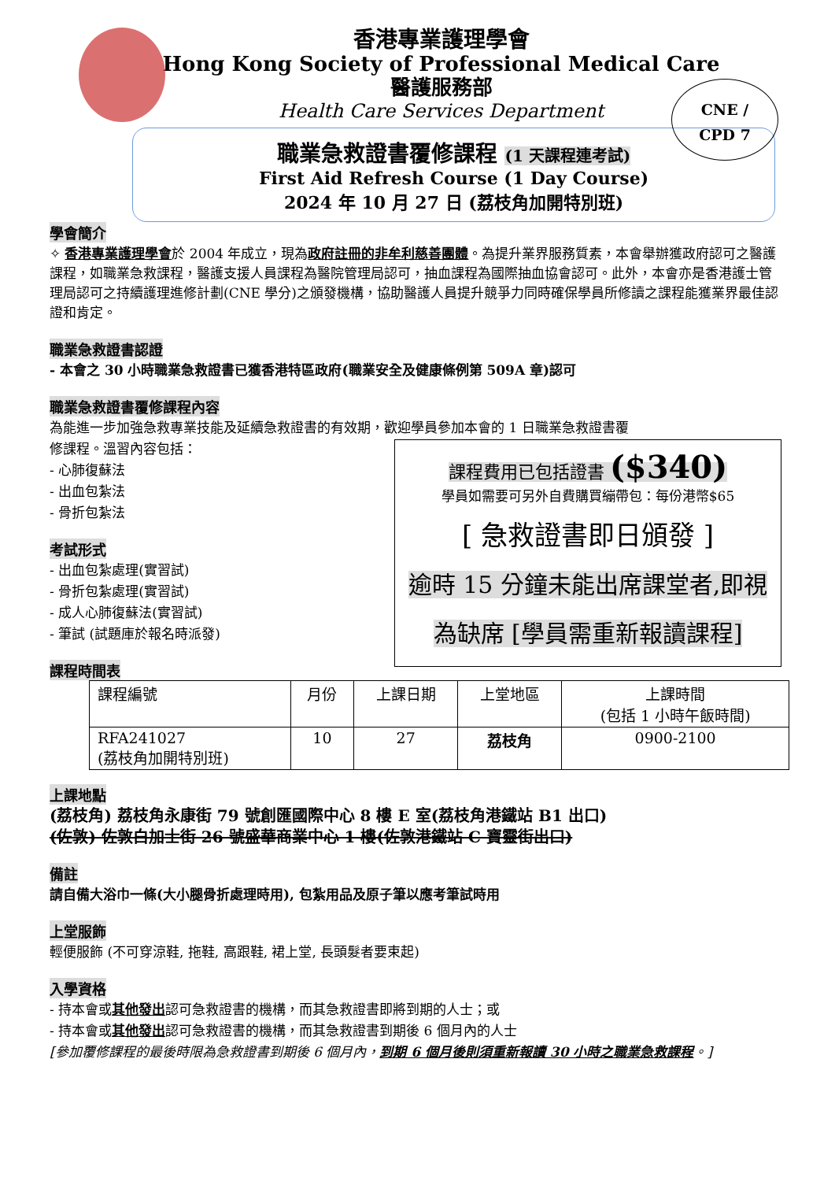CNE /
CPD 7
香港專業護理學會
Hong Kong Society of Professional Medical Care
醫護服務部
Health Care Services Department
職業急救證書覆修課程 (1 天課程連考試)
First Aid Refresh Course (1 Day Course)
2024 年 10 月 27 日 (荔枝角加開特別班)
學會簡介
✧ 香港專業護理學會於 2004 年成立，現為政府註冊的非牟利慈善團體。為提升業界服務質素，本會舉辦獲政府認可之醫護課程，如職業急救課程，醫護支援人員課程為醫院管理局認可，抽血課程為國際抽血協會認可。此外，本會亦是香港護士管理局認可之持續護理進修計劃(CNE 學分)之頒發機構，協助醫護人員提升競爭力同時確保學員所修讀之課程能獲業界最佳認證和肯定。
職業急救證書認證
- 本會之 30 小時職業急救證書已獲香港特區政府(職業安全及健康條例第 509A 章)認可
職業急救證書覆修課程內容
為能進一步加強急救專業技能及延續急救證書的有效期，歡迎學員參加本會的 1 日職業急救證書覆
課程費用已包括證書 ($340)
學員如需要可另外自費購買繃帶包：每份港幣$65
[ 急救證書即日頒發 ]
逾時 15 分鐘未能出席課堂者,即視
為缺席 [學員需重新報讀課程]
修課程。溫習內容包括：
- 心肺復蘇法
- 出血包紮法
- 骨折包紮法
考試形式
- 出血包紮處理(實習試)
- 骨折包紮處理(實習試)
- 成人心肺復蘇法(實習試)
- 筆試 (試題庫於報名時派發)
課程時間表
| 課程編號 | 月份 | 上課日期 | 上堂地區 | 上課時間 (包括 1 小時午飯時間) |
| RFA241027 (荔枝角加開特別班) | 10 | 27 | 荔枝角 | 0900-2100 |
上課地點
(荔枝角) 荔枝角永康街 79 號創匯國際中心 8 樓 E 室(荔枝角港鐵站 B1 出口)
(佐敦) 佐敦白加士街 26 號盛華商業中心 1 樓(佐敦港鐵站 C 寶靈街出口)
備註
請自備大浴巾一條(大小腿骨折處理時用), 包紮用品及原子筆以應考筆試時用
上堂服飾
輕便服飾 (不可穿涼鞋, 拖鞋, 高跟鞋, 裙上堂, 長頭髮者要束起)
入學資格
- 持本會或其他發出認可急救證書的機構，而其急救證書即將到期的人士；或
- 持本會或其他發出認可急救證書的機構，而其急救證書到期後 6 個月內的人士
[參加覆修課程的最後時限為急救證書到期後 6 個月內，到期 6 個月後則須重新報讀 30 小時之職業急救課程。]